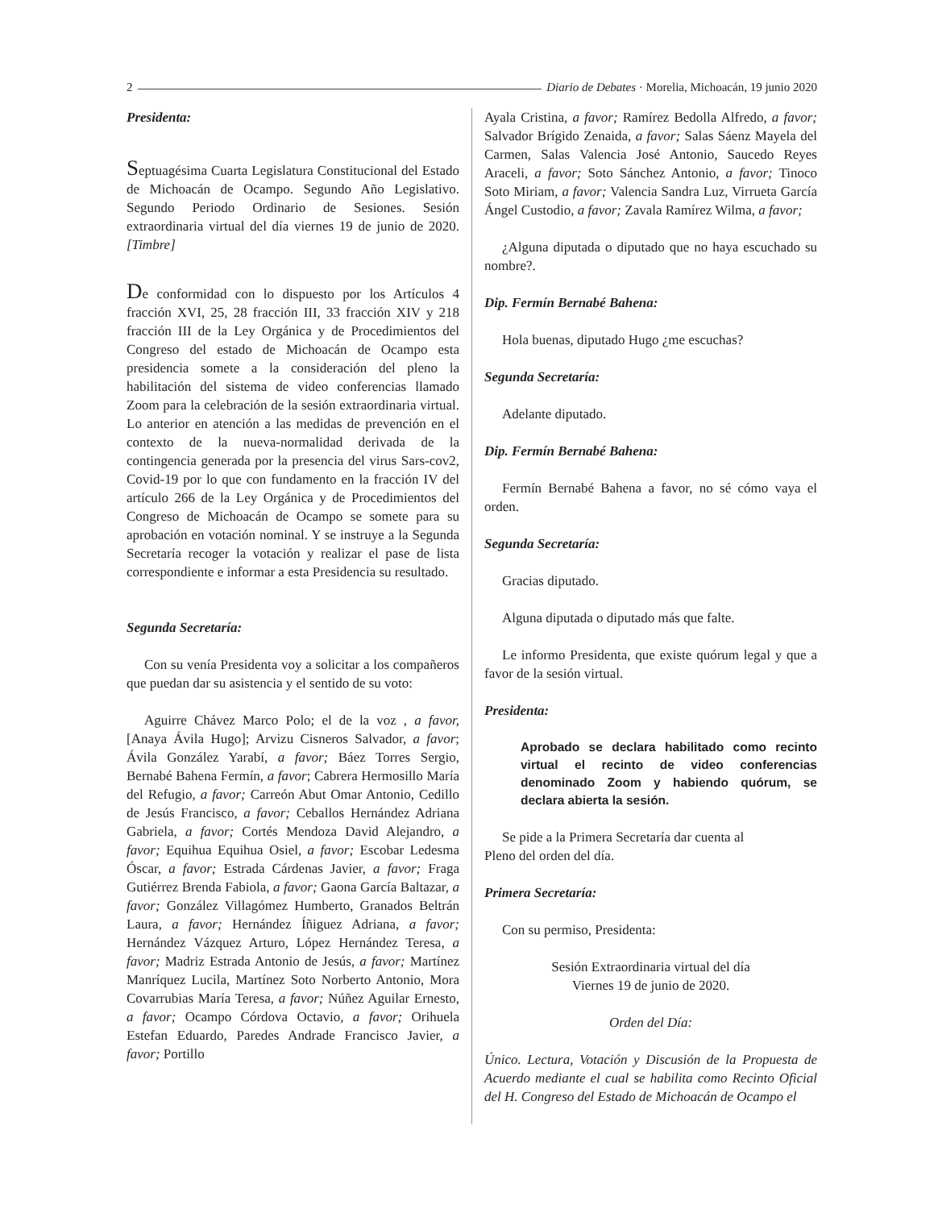2 Diario de Debates · Morelia, Michoacán, 19 junio 2020
Presidenta:
Septuagésima Cuarta Legislatura Constitucional del Estado de Michoacán de Ocampo. Segundo Año Legislativo. Segundo Periodo Ordinario de Sesiones. Sesión extraordinaria virtual del día viernes 19 de junio de 2020. [Timbre]
De conformidad con lo dispuesto por los Artículos 4 fracción XVI, 25, 28 fracción III, 33 fracción XIV y 218 fracción III de la Ley Orgánica y de Procedimientos del Congreso del estado de Michoacán de Ocampo esta presidencia somete a la consideración del pleno la habilitación del sistema de video conferencias llamado Zoom para la celebración de la sesión extraordinaria virtual. Lo anterior en atención a las medidas de prevención en el contexto de la nueva-normalidad derivada de la contingencia generada por la presencia del virus Sars-cov2, Covid-19 por lo que con fundamento en la fracción IV del artículo 266 de la Ley Orgánica y de Procedimientos del Congreso de Michoacán de Ocampo se somete para su aprobación en votación nominal. Y se instruye a la Segunda Secretaría recoger la votación y realizar el pase de lista correspondiente e informar a esta Presidencia su resultado.
Segunda Secretaría:
Con su venía Presidenta voy a solicitar a los compañeros que puedan dar su asistencia y el sentido de su voto:
Aguirre Chávez Marco Polo; el de la voz , a favor, [Anaya Ávila Hugo]; Arvizu Cisneros Salvador, a favor; Ávila González Yarabí, a favor; Báez Torres Sergio, Bernabé Bahena Fermín, a favor; Cabrera Hermosillo María del Refugio, a favor; Carreón Abut Omar Antonio, Cedillo de Jesús Francisco, a favor; Ceballos Hernández Adriana Gabriela, a favor; Cortés Mendoza David Alejandro, a favor; Equihua Equihua Osiel, a favor; Escobar Ledesma Óscar, a favor; Estrada Cárdenas Javier, a favor; Fraga Gutiérrez Brenda Fabiola, a favor; Gaona García Baltazar, a favor; González Villagómez Humberto, Granados Beltrán Laura, a favor; Hernández Íñiguez Adriana, a favor; Hernández Vázquez Arturo, López Hernández Teresa, a favor; Madriz Estrada Antonio de Jesús, a favor; Martínez Manríquez Lucila, Martínez Soto Norberto Antonio, Mora Covarrubias María Teresa, a favor; Núñez Aguilar Ernesto, a favor; Ocampo Córdova Octavio, a favor; Orihuela Estefan Eduardo, Paredes Andrade Francisco Javier, a favor; Portillo
Ayala Cristina, a favor; Ramírez Bedolla Alfredo, a favor; Salvador Brígido Zenaida, a favor; Salas Sáenz Mayela del Carmen, Salas Valencia José Antonio, Saucedo Reyes Araceli, a favor; Soto Sánchez Antonio, a favor; Tinoco Soto Miriam, a favor; Valencia Sandra Luz, Virrueta García Ángel Custodio, a favor; Zavala Ramírez Wilma, a favor;
¿Alguna diputada o diputado que no haya escuchado su nombre?.
Dip. Fermín Bernabé Bahena:
Hola buenas, diputado Hugo ¿me escuchas?
Segunda Secretaría:
Adelante diputado.
Dip. Fermín Bernabé Bahena:
Fermín Bernabé Bahena a favor, no sé cómo vaya el orden.
Segunda Secretaría:
Gracias diputado.
Alguna diputada o diputado más que falte.
Le informo Presidenta, que existe quórum legal y que a favor de la sesión virtual.
Presidenta:
Aprobado se declara habilitado como recinto virtual el recinto de video conferencias denominado Zoom y habiendo quórum, se declara abierta la sesión.
Se pide a la Primera Secretaría dar cuenta al
Pleno del orden del día.
Primera Secretaría:
Con su permiso, Presidenta:
Sesión Extraordinaria virtual del día
Viernes 19 de junio de 2020.
Orden del Día:
Único. Lectura, Votación y Discusión de la Propuesta de Acuerdo mediante el cual se habilita como Recinto Oficial del H. Congreso del Estado de Michoacán de Ocampo el